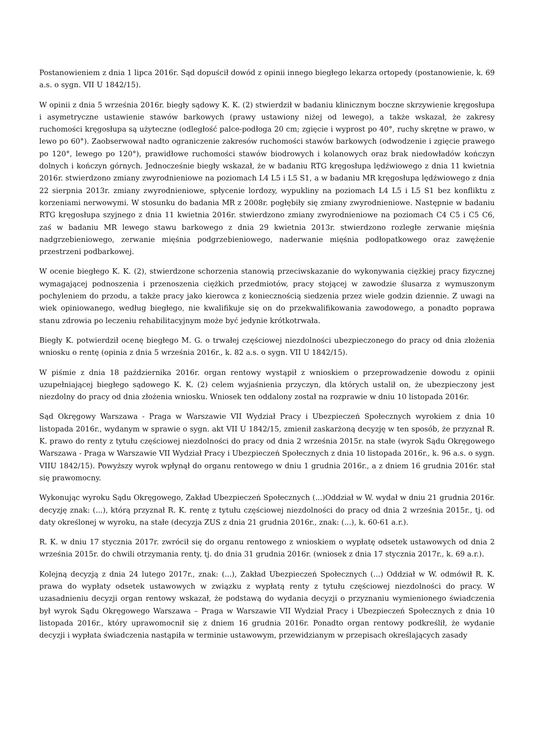Postanowieniem z dnia 1 lipca 2016r. Sąd dopuścił dowód z opinii innego biegłego lekarza ortopedy (postanowienie, k. 69 a.s. o sygn. VII U 1842/15).
W opinii z dnia 5 września 2016r. biegły sądowy K. K. (2) stwierdził w badaniu klinicznym boczne skrzywienie kręgosłupa i asymetryczne ustawienie stawów barkowych (prawy ustawiony niżej od lewego), a także wskazał, że zakresy ruchomości kręgosłupa są użyteczne (odległość palce-podłoga 20 cm; zgięcie i wyprost po 40°, ruchy skrętne w prawo, w lewo po 60°). Zaobserwował nadto ograniczenie zakresów ruchomości stawów barkowych (odwodzenie i zgięcie prawego po 120°, lewego po 120°), prawidłowe ruchomości stawów biodrowych i kolanowych oraz brak niedowładów kończyn dolnych i kończyn górnych. Jednocześnie biegły wskazał, że w badaniu RTG kręgosłupa lędźwiowego z dnia 11 kwietnia 2016r. stwierdzono zmiany zwyrodnieniowe na poziomach L4 L5 i L5 S1, a w badaniu MR kręgosłupa lędźwiowego z dnia 22 sierpnia 2013r. zmiany zwyrodnieniowe, spłycenie lordozy, wypukliny na poziomach L4 L5 i L5 S1 bez konfliktu z korzeniami nerwowymi. W stosunku do badania MR z 2008r. pogłębiły się zmiany zwyrodnieniowe. Następnie w badaniu RTG kręgosłupa szyjnego z dnia 11 kwietnia 2016r. stwierdzono zmiany zwyrodnieniowe na poziomach C4 C5 i C5 C6, zaś w badaniu MR lewego stawu barkowego z dnia 29 kwietnia 2013r. stwierdzono rozległe zerwanie mięśnia nadgrzebieniowego, zerwanie mięśnia podgrzebieniowego, naderwanie mięśnia podłopatkowego oraz zawężenie przestrzeni podbarkowej.
W ocenie biegłego K. K. (2), stwierdzone schorzenia stanowią przeciwskazanie do wykonywania ciężkiej pracy fizycznej wymagającej podnoszenia i przenoszenia ciężkich przedmiotów, pracy stojącej w zawodzie ślusarza z wymuszonym pochyleniem do przodu, a także pracy jako kierowca z koniecznością siedzenia przez wiele godzin dziennie. Z uwagi na wiek opiniowanego, według biegłego, nie kwalifikuje się on do przekwalifikowania zawodowego, a ponadto poprawa stanu zdrowia po leczeniu rehabilitacyjnym może być jedynie krótkotrwała.
Biegły K. potwierdził ocenę biegłego M. G. o trwałej częściowej niezdolności ubezpieczonego do pracy od dnia złożenia wniosku o rentę (opinia z dnia 5 września 2016r., k. 82 a.s. o sygn. VII U 1842/15).
W piśmie z dnia 18 października 2016r. organ rentowy wystąpił z wnioskiem o przeprowadzenie dowodu z opinii uzupełniającej biegłego sądowego K. K. (2) celem wyjaśnienia przyczyn, dla których ustalił on, że ubezpieczony jest niezdolny do pracy od dnia złożenia wniosku. Wniosek ten oddalony został na rozprawie w dniu 10 listopada 2016r.
Sąd Okręgowy Warszawa - Praga w Warszawie VII Wydział Pracy i Ubezpieczeń Społecznych wyrokiem z dnia 10 listopada 2016r., wydanym w sprawie o sygn. akt VII U 1842/15, zmienił zaskarżoną decyzję w ten sposób, że przyznał R. K. prawo do renty z tytułu częściowej niezdolności do pracy od dnia 2 września 2015r. na stałe (wyrok Sądu Okręgowego Warszawa - Praga w Warszawie VII Wydział Pracy i Ubezpieczeń Społecznych z dnia 10 listopada 2016r., k. 96 a.s. o sygn. VIIU 1842/15). Powyższy wyrok wpłynął do organu rentowego w dniu 1 grudnia 2016r., a z dniem 16 grudnia 2016r. stał się prawomocny.
Wykonując wyroku Sądu Okręgowego, Zakład Ubezpieczeń Społecznych (...)Oddział w W. wydał w dniu 21 grudnia 2016r. decyzję znak: (...), którą przyznał R. K. rentę z tytułu częściowej niezdolności do pracy od dnia 2 września 2015r., tj. od daty określonej w wyroku, na stałe (decyzja ZUS z dnia 21 grudnia 2016r., znak: (...), k. 60-61 a.r.).
R. K. w dniu 17 stycznia 2017r. zwrócił się do organu rentowego z wnioskiem o wypłatę odsetek ustawowych od dnia 2 września 2015r. do chwili otrzymania renty, tj. do dnia 31 grudnia 2016r. (wniosek z dnia 17 stycznia 2017r., k. 69 a.r.).
Kolejną decyzją z dnia 24 lutego 2017r., znak: (...), Zakład Ubezpieczeń Społecznych (...) Oddział w W. odmówił R. K. prawa do wypłaty odsetek ustawowych w związku z wypłatą renty z tytułu częściowej niezdolności do pracy. W uzasadnieniu decyzji organ rentowy wskazał, że podstawą do wydania decyzji o przyznaniu wymienionego świadczenia był wyrok Sądu Okręgowego Warszawa – Praga w Warszawie VII Wydział Pracy i Ubezpieczeń Społecznych z dnia 10 listopada 2016r., który uprawomocnił się z dniem 16 grudnia 2016r. Ponadto organ rentowy podkreślił, że wydanie decyzji i wypłata świadczenia nastąpiła w terminie ustawowym, przewidzianym w przepisach określających zasady